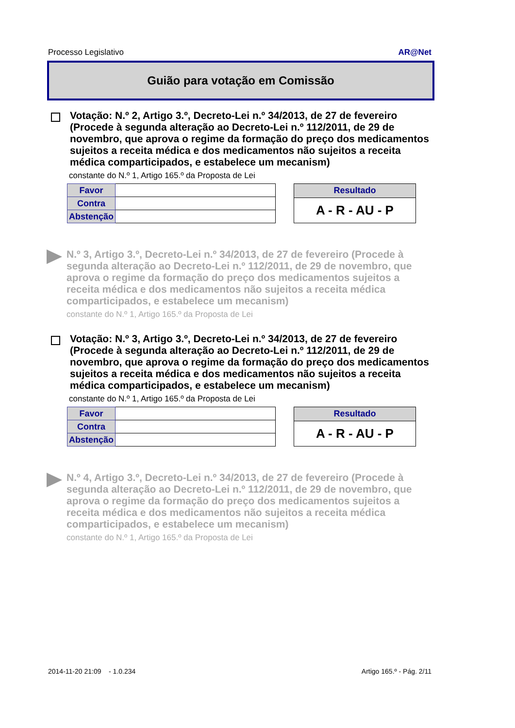Processo Legislativo AR@Net
Guião para votação em Comissão
Votação: N.º 2, Artigo 3.º, Decreto-Lei n.º 34/2013, de 27 de fevereiro (Procede à segunda alteração ao Decreto-Lei n.º 112/2011, de 29 de novembro, que aprova o regime da formação do preço dos medicamentos sujeitos a receita médica e dos medicamentos não sujeitos a receita médica comparticipados, e estabelece um mecanism)
constante do N.º 1, Artigo 165.º da Proposta de Lei
| Favor | |
| Contra | |
| Abstenção | |
| Resultado |
| --- |
| A - R - AU - P |
N.º 3, Artigo 3.º, Decreto-Lei n.º 34/2013, de 27 de fevereiro (Procede à segunda alteração ao Decreto-Lei n.º 112/2011, de 29 de novembro, que aprova o regime da formação do preço dos medicamentos sujeitos a receita médica e dos medicamentos não sujeitos a receita médica comparticipados, e estabelece um mecanism)
constante do N.º 1, Artigo 165.º da Proposta de Lei
Votação: N.º 3, Artigo 3.º, Decreto-Lei n.º 34/2013, de 27 de fevereiro (Procede à segunda alteração ao Decreto-Lei n.º 112/2011, de 29 de novembro, que aprova o regime da formação do preço dos medicamentos sujeitos a receita médica e dos medicamentos não sujeitos a receita médica comparticipados, e estabelece um mecanism)
constante do N.º 1, Artigo 165.º da Proposta de Lei
| Favor | |
| Contra | |
| Abstenção | |
| Resultado |
| --- |
| A - R - AU - P |
N.º 4, Artigo 3.º, Decreto-Lei n.º 34/2013, de 27 de fevereiro (Procede à segunda alteração ao Decreto-Lei n.º 112/2011, de 29 de novembro, que aprova o regime da formação do preço dos medicamentos sujeitos a receita médica e dos medicamentos não sujeitos a receita médica comparticipados, e estabelece um mecanism)
constante do N.º 1, Artigo 165.º da Proposta de Lei
2014-11-20 21:09 - 1.0.234 Artigo 165.º - Pág. 2/11